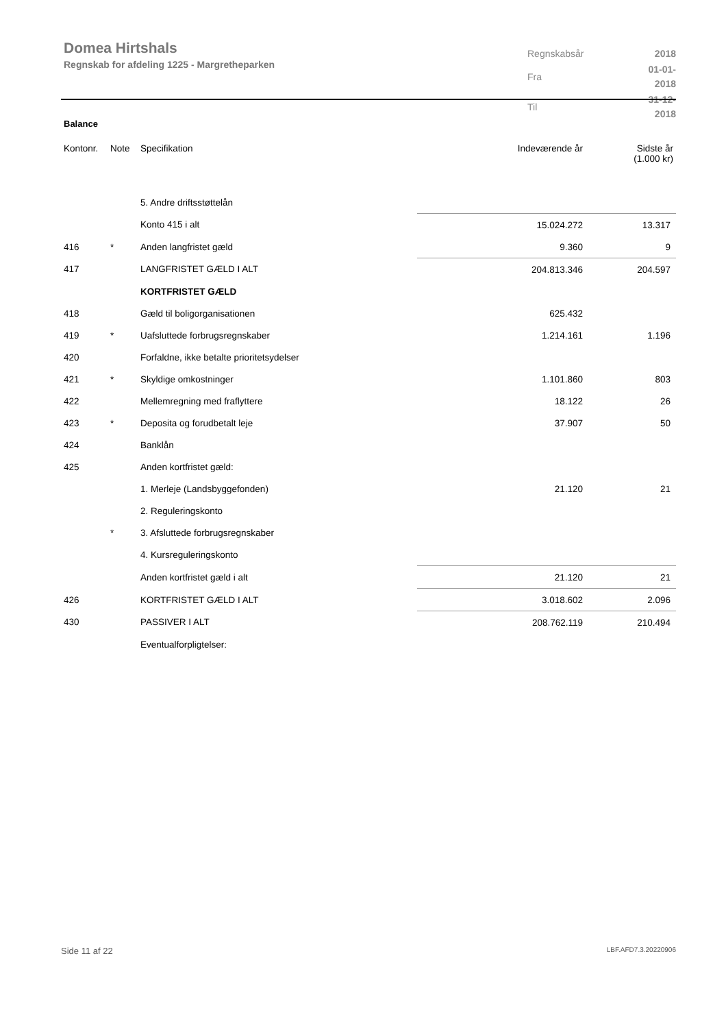Domea Hirtshals
Regnskab for afdeling 1225 - Margretheparken
| Regnskabsår | 2018 |
| Fra | 01-01-2018 |
| Til | 31-12-2018 |
Balance
| Kontonr. | Note | Specifikation | Indeværende år | Sidste år (1.000 kr) |
| --- | --- | --- | --- | --- |
| | | 5. Andre driftsstøttelån | | |
| | | Konto 415 i alt | 15.024.272 | 13.317 |
| 416 | * | Anden langfristet gæld | 9.360 | 9 |
| 417 | | LANGFRISTET GÆLD I ALT | 204.813.346 | 204.597 |
| | | KORTFRISTET GÆLD | | |
| 418 | | Gæld til boligorganisationen | 625.432 | |
| 419 | * | Uafsluttede forbrugsregnskaber | 1.214.161 | 1.196 |
| 420 | | Forfaldne, ikke betalte prioritetsydelser | | |
| 421 | * | Skyldige omkostninger | 1.101.860 | 803 |
| 422 | | Mellemregning med fraflyttere | 18.122 | 26 |
| 423 | * | Deposita og forudbetalt leje | 37.907 | 50 |
| 424 | | Banklån | | |
| 425 | | Anden kortfristet gæld: | | |
| | | 1. Merleje (Landsbyggefonden) | 21.120 | 21 |
| | | 2. Reguleringskonto | | |
| | * | 3. Afsluttede forbrugsregnskaber | | |
| | | 4. Kursreguleringskonto | | |
| | | Anden kortfristet gæld i alt | 21.120 | 21 |
| 426 | | KORTFRISTET GÆLD I ALT | 3.018.602 | 2.096 |
| 430 | | PASSIVER I ALT | 208.762.119 | 210.494 |
| | | Eventualforpligtelser: | | |
Side 11 af 22 LBF.AFD7.3.20220906